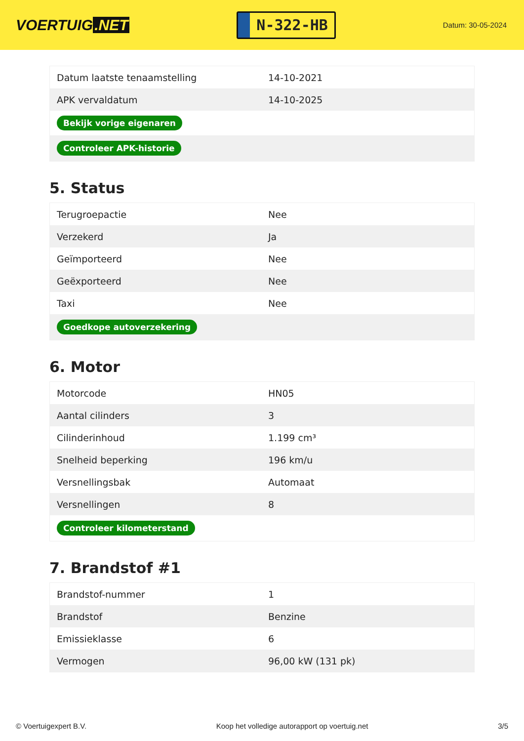VOERTUIG.NET
N-322-HB
Datum: 30-05-2024
| Datum laatste tenaamstelling | 14-10-2021 |
| APK vervaldatum | 14-10-2025 |
| Bekijk vorige eigenaren | |
| Controleer APK-historie | |
5. Status
| Terugroepactie | Nee |
| Verzekerd | Ja |
| Geïmporteerd | Nee |
| Geëxporteerd | Nee |
| Taxi | Nee |
| Goedkope autoverzekering | |
6. Motor
| Motorcode | HN05 |
| Aantal cilinders | 3 |
| Cilinderinhoud | 1.199 cm³ |
| Snelheid beperking | 196 km/u |
| Versnellingsbak | Automaat |
| Versnellingen | 8 |
| Controleer kilometerstand | |
7. Brandstof #1
| Brandstof-nummer | 1 |
| Brandstof | Benzine |
| Emissieklasse | 6 |
| Vermogen | 96,00 kW (131 pk) |
© Voertuigexpert B.V. Koop het volledige autorapport op voertuig.net 3/5